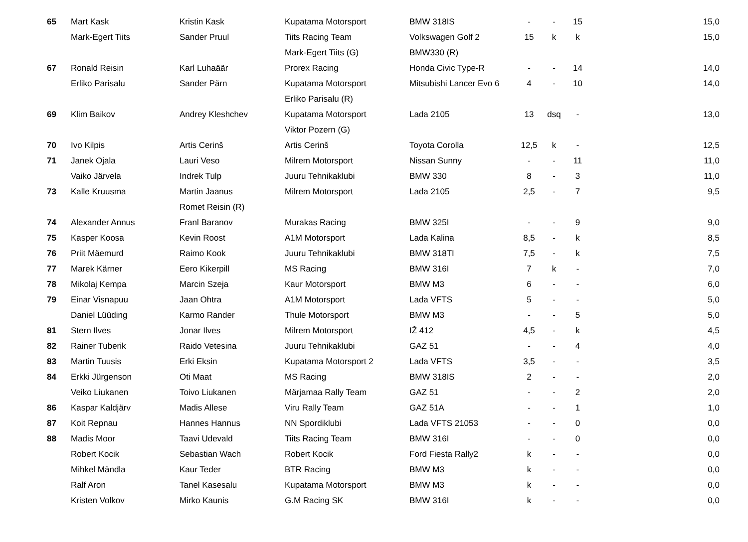| 65 | Mart Kask | Kristin Kask | Kupatama Motorsport | BMW 318IS | - | - | 15 | 15,0 |
| | Mark-Egert Tiits | Sander Pruul | Tiits Racing Team | Volkswagen Golf 2 | 15 | k | k | 15,0 |
| | | | Mark-Egert Tiits (G) | BMW330 (R) | | | | |
| 67 | Ronald Reisin | Karl Luhaäär | Prorex Racing | Honda Civic Type-R | - | - | 14 | 14,0 |
| | Erliko Parisalu | Sander Pärn | Kupatama Motorsport | Mitsubishi Lancer Evo 6 | 4 | - | 10 | 14,0 |
| | | | Erliko Parisalu (R) | | | | | |
| 69 | Klim Baikov | Andrey Kleshchev | Kupatama Motorsport | Lada 2105 | 13 | dsq | - | 13,0 |
| | | | Viktor Pozern (G) | | | | | |
| 70 | Ivo Kilpis | Artis Cerinš | Artis Cerinš | Toyota Corolla | 12,5 | k | - | 12,5 |
| 71 | Janek Ojala | Lauri Veso | Milrem Motorsport | Nissan Sunny | - | - | 11 | 11,0 |
| | Vaiko Järvela | Indrek Tulp | Juuru Tehnikaklubi | BMW 330 | 8 | - | 3 | 11,0 |
| 73 | Kalle Kruusma | Martin Jaanus | Milrem Motorsport | Lada 2105 | 2,5 | - | 7 | 9,5 |
| | | Romet Reisin (R) | | | | | | |
| 74 | Alexander Annus | Franl Baranov | Murakas Racing | BMW 325I | - | - | 9 | 9,0 |
| 75 | Kasper Koosa | Kevin Roost | A1M Motorsport | Lada Kalina | 8,5 | - | k | 8,5 |
| 76 | Priit Mäemurd | Raimo Kook | Juuru Tehnikaklubi | BMW 318TI | 7,5 | - | k | 7,5 |
| 77 | Marek Kärner | Eero Kikerpill | MS Racing | BMW 316I | 7 | k | - | 7,0 |
| 78 | Mikolaj Kempa | Marcin Szeja | Kaur Motorsport | BMW M3 | 6 | - | - | 6,0 |
| 79 | Einar Visnapuu | Jaan Ohtra | A1M Motorsport | Lada VFTS | 5 | - | - | 5,0 |
| | Daniel Lüüding | Karmo Rander | Thule Motorsport | BMW M3 | - | - | 5 | 5,0 |
| 81 | Stern Ilves | Jonar Ilves | Milrem Motorsport | IŽ 412 | 4,5 | - | k | 4,5 |
| 82 | Rainer Tuberik | Raido Vetesina | Juuru Tehnikaklubi | GAZ 51 | - | - | 4 | 4,0 |
| 83 | Martin Tuusis | Erki Eksin | Kupatama Motorsport 2 | Lada VFTS | 3,5 | - | - | 3,5 |
| 84 | Erkki Jürgenson | Oti Maat | MS Racing | BMW 318IS | 2 | - | - | 2,0 |
| | Veiko Liukanen | Toivo Liukanen | Märjamaa Rally Team | GAZ 51 | - | - | 2 | 2,0 |
| 86 | Kaspar Kaldjärv | Madis Allese | Viru Rally Team | GAZ 51A | - | - | 1 | 1,0 |
| 87 | Koit Repnau | Hannes Hannus | NN Spordiklubi | Lada VFTS 21053 | - | - | 0 | 0,0 |
| 88 | Madis Moor | Taavi Udevald | Tiits Racing Team | BMW 316I | - | - | 0 | 0,0 |
| | Robert Kocik | Sebastian Wach | Robert Kocik | Ford Fiesta Rally2 | k | - | - | 0,0 |
| | Mihkel Mändla | Kaur Teder | BTR Racing | BMW M3 | k | - | - | 0,0 |
| | Ralf Aron | Tanel Kasesalu | Kupatama Motorsport | BMW M3 | k | - | - | 0,0 |
| | Kristen Volkov | Mirko Kaunis | G.M Racing SK | BMW 316I | k | - | - | 0,0 |